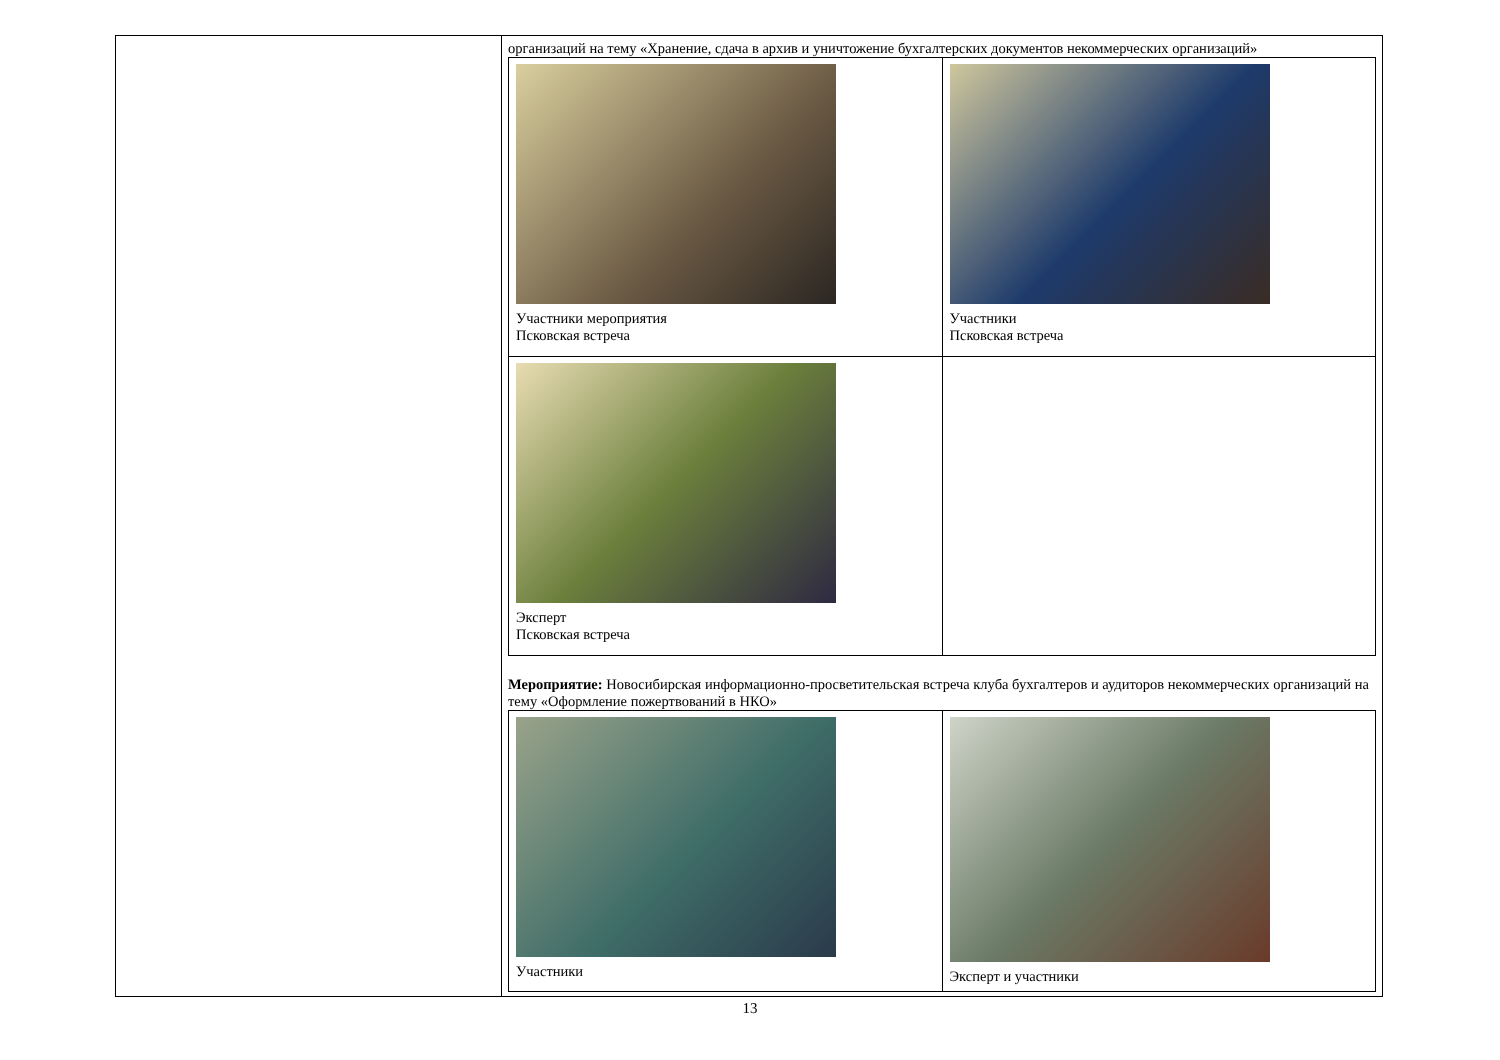| | организаций на тему «Хранение, сдача в архив и уничтожение бухгалтерских документов некоммерческих организаций» / Участники мероприятия Псковская встреча / Участники Псковская встреча / / Эксперт Псковская встреча / / Мероприятие: Новосибирская информационно-просветительская встреча клуба бухгалтеров и аудиторов некоммерческих организаций на тему «Оформление пожертвований в НКО» / Участники / Эксперт и участники / |
13